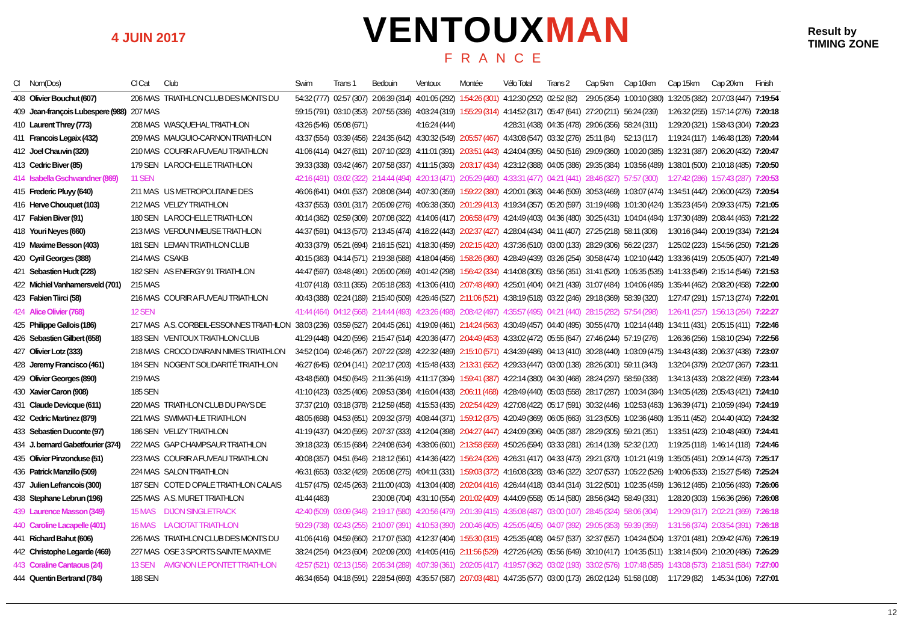4 JUIN 2017
VENTOUXMAN
FRANCE
Result by
TIMING ZONE
| Cl | Nom(Dos) | Cl Cat | Club | Swim | Trans 1 | Bedouin | Ventoux | Montée | Vélo Total | Trans 2 | Cap 5km | Cap 10km | Cap 15km | Cap 20km | Finish |
| --- | --- | --- | --- | --- | --- | --- | --- | --- | --- | --- | --- | --- | --- | --- | --- |
| 408 | Olivier Bouchut (607) | 206 MAS | TRIATHLON CLUB DES MONTS DU | 54:32 (777) | 02:57 (307) | 2:06:39 (314) | 4:01:05 (292) | 1:54:26 (301) | 4:12:30 (292) | 02:52 (82) | 29:05 (354) | 1:00:10 (380) | 1:32:05 (382) | 2:07:03 (447) | 7:19:54 |
| 409 | Jean-françois Lubespere (988) | 207 MAS | | 59:15 (791) | 03:10 (353) | 2:07:55 (336) | 4:03:24 (319) | 1:55:29 (314) | 4:14:52 (317) | 05:47 (641) | 27:20 (211) | 56:24 (239) | 1:26:32 (255) | 1:57:14 (276) | 7:20:18 |
| 410 | Laurent Threy (773) | 208 MAS | WASQUEHAL TRIATHLON | 43:26 (546) | 05:08 (671) | | 4:16:24 (444) | | 4:28:31 (438) | 04:35 (478) | 29:06 (356) | 58:24 (311) | 1:29:20 (321) | 1:58:43 (304) | 7:20:23 |
| 411 | Francois Legaix (432) | 209 MAS | MAUGUIO-CARNON TRIATHLON | 43:37 (554) | 03:39 (456) | 2:24:35 (642) | 4:30:32 (549) | 2:05:57 (467) | 4:43:08 (547) | 03:32 (276) | 25:11 (84) | 52:13 (117) | 1:19:24 (117) | 1:46:48 (128) | 7:20:44 |
| 412 | Joel Chauvin (320) | 210 MAS | COURIR A FUVEAU TRIATHLON | 41:06 (414) | 04:27 (611) | 2:07:10 (323) | 4:11:01 (391) | 2:03:51 (443) | 4:24:04 (395) | 04:50 (516) | 29:09 (360) | 1:00:20 (385) | 1:32:31 (387) | 2:06:20 (432) | 7:20:47 |
| 413 | Cedric Biver (85) | 179 SEN | LA ROCHELLE TRIATHLON | 39:33 (338) | 03:42 (467) | 2:07:58 (337) | 4:11:15 (393) | 2:03:17 (434) | 4:23:12 (388) | 04:05 (386) | 29:35 (384) | 1:03:56 (489) | 1:38:01 (500) | 2:10:18 (485) | 7:20:50 |
| 414 | Isabella Gschwandner (869) | 11 SEN | | 42:16 (491) | 03:02 (322) | 2:14:44 (494) | 4:20:13 (471) | 2:05:29 (460) | 4:33:31 (477) | 04:21 (441) | 28:46 (327) | 57:57 (300) | 1:27:42 (286) | 1:57:43 (287) | 7:20:53 |
| 415 | Frederic Pluyy (640) | 211 MAS | US METROPOLITAINE DES | 46:06 (641) | 04:01 (537) | 2:08:08 (344) | 4:07:30 (359) | 1:59:22 (380) | 4:20:01 (363) | 04:46 (509) | 30:53 (469) | 1:03:07 (474) | 1:34:51 (442) | 2:06:00 (423) | 7:20:54 |
| 416 | Herve Chouquet (103) | 212 MAS | VELIZY TRIATHLON | 43:37 (553) | 03:01 (317) | 2:05:09 (276) | 4:06:38 (350) | 2:01:29 (413) | 4:19:34 (357) | 05:20 (597) | 31:19 (498) | 1:01:30 (424) | 1:35:23 (454) | 2:09:33 (475) | 7:21:05 |
| 417 | Fabien Biver (91) | 180 SEN | LA ROCHELLE TRIATHLON | 40:14 (362) | 02:59 (309) | 2:07:08 (322) | 4:14:06 (417) | 2:06:58 (479) | 4:24:49 (403) | 04:36 (480) | 30:25 (431) | 1:04:04 (494) | 1:37:30 (489) | 2:08:44 (463) | 7:21:22 |
| 418 | Youri Neyes (660) | 213 MAS | VERDUN MEUSE TRIATHLON | 44:37 (591) | 04:13 (570) | 2:13:45 (474) | 4:16:22 (443) | 2:02:37 (427) | 4:28:04 (434) | 04:11 (407) | 27:25 (218) | 58:11 (306) | 1:30:16 (344) | 2:00:19 (334) | 7:21:24 |
| 419 | Maxime Besson (403) | 181 SEN | LEMAN TRIATHLON CLUB | 40:33 (379) | 05:21 (694) | 2:16:15 (521) | 4:18:30 (459) | 2:02:15 (420) | 4:37:36 (510) | 03:00 (133) | 28:29 (306) | 56:22 (237) | 1:25:02 (223) | 1:54:56 (250) | 7:21:26 |
| 420 | Cyril Georges (388) | 214 MAS | CSAKB | 40:15 (363) | 04:14 (571) | 2:19:38 (588) | 4:18:04 (456) | 1:58:26 (360) | 4:28:49 (439) | 03:26 (254) | 30:58 (474) | 1:02:10 (442) | 1:33:36 (419) | 2:05:05 (407) | 7:21:49 |
| 421 | Sebastien Hudt (228) | 182 SEN | AS ENERGY 91 TRIATHLON | 44:47 (597) | 03:48 (491) | 2:05:00 (269) | 4:01:42 (298) | 1:56:42 (334) | 4:14:08 (305) | 03:56 (351) | 31:41 (520) | 1:05:35 (535) | 1:41:33 (549) | 2:15:14 (546) | 7:21:53 |
| 422 | Michiel Vanhamersveld (701) | 215 MAS | | 41:07 (418) | 03:11 (355) | 2:05:18 (283) | 4:13:06 (410) | 2:07:48 (490) | 4:25:01 (404) | 04:21 (439) | 31:07 (484) | 1:04:06 (495) | 1:35:44 (462) | 2:08:20 (458) | 7:22:00 |
| 423 | Fabien Tiirci (58) | 216 MAS | COURIR A FUVEAU TRIATHLON | 40:43 (388) | 02:24 (189) | 2:15:40 (509) | 4:26:46 (527) | 2:11:06 (521) | 4:38:19 (518) | 03:22 (246) | 29:18 (369) | 58:39 (320) | 1:27:47 (291) | 1:57:13 (274) | 7:22:01 |
| 424 | Alice Olivier (768) | 12 SEN | | 41:44 (464) | 04:12 (568) | 2:14:44 (493) | 4:23:26 (498) | 2:08:42 (497) | 4:35:57 (495) | 04:21 (440) | 28:15 (282) | 57:54 (298) | 1:26:41 (257) | 1:56:13 (264) | 7:22:27 |
| 425 | Philippe Gallois (186) | 217 MAS | A.S. CORBEIL-ESSONNES TRIATHLON | 38:03 (236) | 03:59 (527) | 2:04:45 (261) | 4:19:09 (461) | 2:14:24 (563) | 4:30:49 (457) | 04:40 (495) | 30:55 (470) | 1:02:14 (448) | 1:34:11 (431) | 2:05:15 (411) | 7:22:46 |
| 426 | Sebastien Gilbert (658) | 183 SEN | VENTOUX TRIATHLON CLUB | 41:29 (448) | 04:20 (596) | 2:15:47 (514) | 4:20:36 (477) | 2:04:49 (453) | 4:33:02 (472) | 05:55 (647) | 27:46 (244) | 57:19 (276) | 1:26:36 (256) | 1:58:10 (294) | 7:22:56 |
| 427 | Olivier Lotz (333) | 218 MAS | CROCO D'AIRAIN NIMES TRIATHLON | 34:52 (104) | 02:46 (267) | 2:07:22 (328) | 4:22:32 (489) | 2:15:10 (571) | 4:34:39 (486) | 04:13 (410) | 30:28 (440) | 1:03:09 (475) | 1:34:43 (438) | 2:06:37 (438) | 7:23:07 |
| 428 | Jeremy Francisco (461) | 184 SEN | NOGENT SOLIDARITÉ TRIATHLON | 46:27 (645) | 02:04 (141) | 2:02:17 (203) | 4:15:48 (433) | 2:13:31 (552) | 4:29:33 (447) | 03:00 (138) | 28:26 (301) | 59:11 (343) | 1:32:04 (379) | 2:02:07 (367) | 7:23:11 |
| 429 | Olivier Georges (890) | 219 MAS | | 43:48 (560) | 04:50 (645) | 2:11:36 (419) | 4:11:17 (394) | 1:59:41 (387) | 4:22:14 (380) | 04:30 (468) | 28:24 (297) | 58:59 (338) | 1:34:13 (433) | 2:08:22 (459) | 7:23:44 |
| 430 | Xavier Caron (908) | 185 SEN | | 41:10 (423) | 03:25 (406) | 2:09:53 (384) | 4:16:04 (438) | 2:06:11 (468) | 4:28:49 (440) | 05:03 (558) | 28:17 (287) | 1:00:34 (394) | 1:34:05 (428) | 2:05:43 (421) | 7:24:10 |
| 431 | Claude Devicque (611) | 220 MAS | TRIATHLON CLUB DU PAYS DE | 37:37 (210) | 03:18 (378) | 2:12:59 (458) | 4:15:53 (435) | 2:02:54 (429) | 4:27:08 (422) | 05:17 (591) | 30:32 (446) | 1:02:53 (463) | 1:36:39 (471) | 2:10:59 (494) | 7:24:19 |
| 432 | Cedric Martinez (879) | 221 MAS | SWIMATHLE TRIATHLON | 48:05 (698) | 04:53 (651) | 2:09:32 (379) | 4:08:44 (371) | 1:59:12 (375) | 4:20:49 (369) | 06:05 (663) | 31:23 (505) | 1:02:36 (460) | 1:35:11 (452) | 2:04:40 (402) | 7:24:32 |
| 433 | Sebastien Duconte (97) | 186 SEN | VELIZY TRIATHLON | 41:19 (437) | 04:20 (595) | 2:07:37 (333) | 4:12:04 (398) | 2:04:27 (447) | 4:24:09 (396) | 04:05 (387) | 28:29 (305) | 59:21 (351) | 1:33:51 (423) | 2:10:48 (490) | 7:24:41 |
| 434 | J. bernard Gabetfourier (374) | 222 MAS | GAP CHAMPSAUR TRIATHLON | 39:18 (323) | 05:15 (684) | 2:24:08 (634) | 4:38:06 (601) | 2:13:58 (559) | 4:50:26 (594) | 03:33 (281) | 26:14 (139) | 52:32 (120) | 1:19:25 (118) | 1:46:14 (118) | 7:24:46 |
| 435 | Olivier Pinzonduse (51) | 223 MAS | COURIR A FUVEAU TRIATHLON | 40:08 (357) | 04:51 (646) | 2:18:12 (561) | 4:14:36 (422) | 1:56:24 (326) | 4:26:31 (417) | 04:33 (473) | 29:21 (370) | 1:01:21 (419) | 1:35:05 (451) | 2:09:14 (473) | 7:25:17 |
| 436 | Patrick Manzillo (509) | 224 MAS | SALON TRIATHLON | 46:31 (653) | 03:32 (429) | 2:05:08 (275) | 4:04:11 (331) | 1:59:03 (372) | 4:16:08 (328) | 03:46 (322) | 32:07 (537) | 1:05:22 (526) | 1:40:06 (533) | 2:15:27 (548) | 7:25:24 |
| 437 | Julien Lefrancois (300) | 187 SEN | COTE D OPALE TRIATHLON CALAIS | 41:57 (475) | 02:45 (263) | 2:11:00 (403) | 4:13:04 (408) | 2:02:04 (416) | 4:26:44 (418) | 03:44 (314) | 31:22 (501) | 1:02:35 (459) | 1:36:12 (465) | 2:10:56 (493) | 7:26:06 |
| 438 | Stephane Lebrun (196) | 225 MAS | A.S. MURET TRIATHLON | 41:44 (463) | | 2:30:08 (704) | 4:31:10 (554) | 2:01:02 (409) | 4:44:09 (558) | 05:14 (580) | 28:56 (342) | 58:49 (331) | 1:28:20 (303) | 1:56:36 (266) | 7:26:08 |
| 439 | Laurence Masson (349) | 15 MAS | DIJON SINGLETRACK | 42:40 (509) | 03:09 (346) | 2:19:17 (580) | 4:20:56 (479) | 2:01:39 (415) | 4:35:08 (487) | 03:00 (107) | 28:45 (324) | 58:06 (304) | 1:29:09 (317) | 2:02:21 (369) | 7:26:18 |
| 440 | Caroline Lacapelle (401) | 16 MAS | LA CIOTAT TRIATHLON | 50:29 (738) | 02:43 (255) | 2:10:07 (391) | 4:10:53 (390) | 2:00:46 (405) | 4:25:05 (405) | 04:07 (392) | 29:05 (353) | 59:39 (359) | 1:31:56 (374) | 2:03:54 (391) | 7:26:18 |
| 441 | Richard Bahut (606) | 226 MAS | TRIATHLON CLUB DES MONTS DU | 41:06 (416) | 04:59 (660) | 2:17:07 (530) | 4:12:37 (404) | 1:55:30 (315) | 4:25:35 (408) | 04:57 (537) | 32:37 (557) | 1:04:24 (504) | 1:37:01 (481) | 2:09:42 (476) | 7:26:19 |
| 442 | Christophe Legarde (469) | 227 MAS | OSE 3 SPORTS SAINTE MAXIME | 38:24 (254) | 04:23 (604) | 2:02:09 (200) | 4:14:05 (416) | 2:11:56 (529) | 4:27:26 (426) | 05:56 (649) | 30:10 (417) | 1:04:35 (511) | 1:38:14 (504) | 2:10:20 (486) | 7:26:29 |
| 443 | Coraline Cantaous (24) | 13 SEN | AVIGNON LE PONTET TRIATHLON | 42:57 (521) | 02:13 (156) | 2:05:34 (289) | 4:07:39 (361) | 2:02:05 (417) | 4:19:57 (362) | 03:02 (193) | 33:02 (576) | 1:07:48 (585) | 1:43:08 (573) | 2:18:51 (584) | 7:27:00 |
| 444 | Quentin Bertrand (784) | 188 SEN | | 46:34 (654) | 04:18 (591) | 2:28:54 (693) | 4:35:57 (587) | 2:07:03 (481) | 4:47:35 (577) | 03:00 (173) | 26:02 (124) | 51:58 (108) | 1:17:29 (82) | 1:45:34 (106) | 7:27:01 |
12